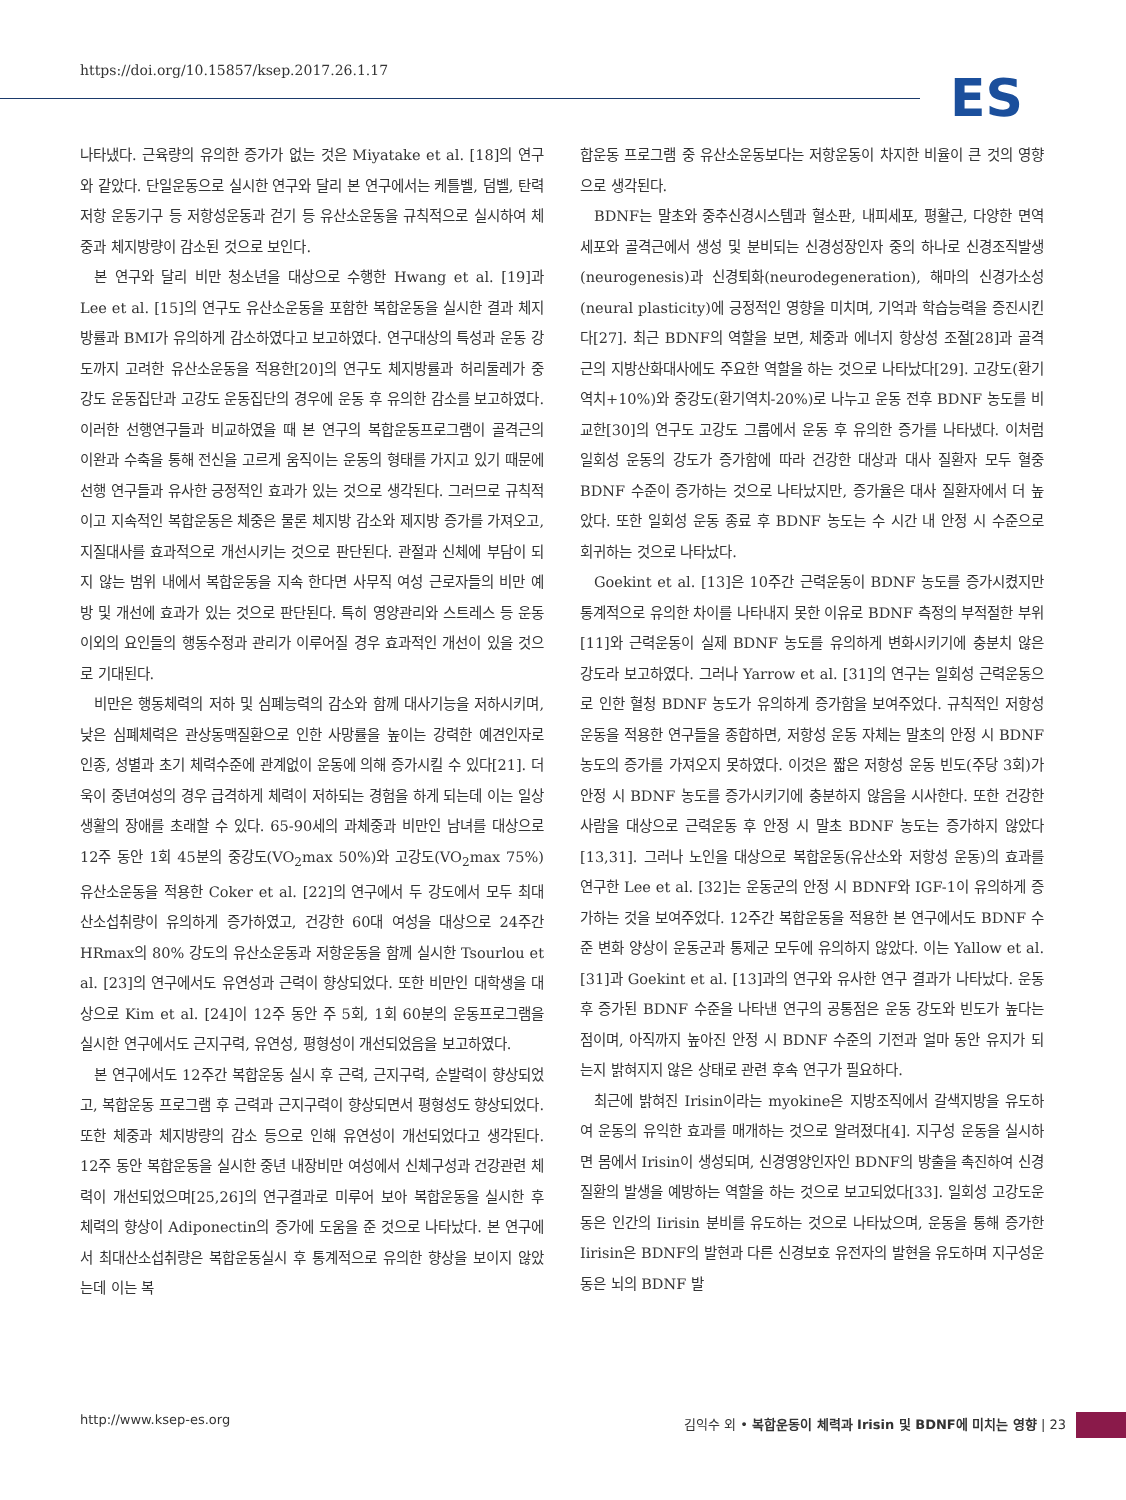https://doi.org/10.15857/ksep.2017.26.1.17
ES
나타냈다. 근육량의 유의한 증가가 없는 것은 Miyatake et al. [18]의 연구와 같았다. 단일운동으로 실시한 연구와 달리 본 연구에서는 케틀벨, 덤벨, 탄력저항 운동기구 등 저항성운동과 걷기 등 유산소운동을 규칙적으로 실시하여 체중과 체지방량이 감소된 것으로 보인다.
본 연구와 달리 비만 청소년을 대상으로 수행한 Hwang et al. [19]과 Lee et al. [15]의 연구도 유산소운동을 포함한 복합운동을 실시한 결과 체지방률과 BMI가 유의하게 감소하였다고 보고하였다. 연구대상의 특성과 운동 강도까지 고려한 유산소운동을 적용한[20]의 연구도 체지방률과 허리둘레가 중강도 운동집단과 고강도 운동집단의 경우에 운동 후 유의한 감소를 보고하였다. 이러한 선행연구들과 비교하였을 때 본 연구의 복합운동프로그램이 골격근의 이완과 수축을 통해 전신을 고르게 움직이는 운동의 형태를 가지고 있기 때문에 선행 연구들과 유사한 긍정적인 효과가 있는 것으로 생각된다. 그러므로 규칙적이고 지속적인 복합운동은 체중은 물론 체지방 감소와 제지방 증가를 가져오고, 지질대사를 효과적으로 개선시키는 것으로 판단된다. 관절과 신체에 부담이 되지 않는 범위 내에서 복합운동을 지속 한다면 사무직 여성 근로자들의 비만 예방 및 개선에 효과가 있는 것으로 판단된다. 특히 영양관리와 스트레스 등 운동 이외의 요인들의 행동수정과 관리가 이루어질 경우 효과적인 개선이 있을 것으로 기대된다.
비만은 행동체력의 저하 및 심폐능력의 감소와 함께 대사기능을 저하시키며, 낮은 심폐체력은 관상동맥질환으로 인한 사망률을 높이는 강력한 예견인자로 인종, 성별과 초기 체력수준에 관계없이 운동에 의해 증가시킬 수 있다[21]. 더욱이 중년여성의 경우 급격하게 체력이 저하되는 경험을 하게 되는데 이는 일상생활의 장애를 초래할 수 있다. 65-90세의 과체중과 비만인 남녀를 대상으로 12주 동안 1회 45분의 중강도(VO<sub>2</sub>max 50%)와 고강도(VO<sub>2</sub>max 75%) 유산소운동을 적용한 Coker et al. [22]의 연구에서 두 강도에서 모두 최대산소섭취량이 유의하게 증가하였고, 건강한 60대 여성을 대상으로 24주간 HRmax의 80% 강도의 유산소운동과 저항운동을 함께 실시한 Tsourlou et al. [23]의 연구에서도 유연성과 근력이 향상되었다. 또한 비만인 대학생을 대상으로 Kim et al. [24]이 12주 동안 주 5회, 1회 60분의 운동프로그램을 실시한 연구에서도 근지구력, 유연성, 평형성이 개선되었음을 보고하였다.
본 연구에서도 12주간 복합운동 실시 후 근력, 근지구력, 순발력이 향상되었고, 복합운동 프로그램 후 근력과 근지구력이 향상되면서 평형성도 향상되었다. 또한 체중과 체지방량의 감소 등으로 인해 유연성이 개선되었다고 생각된다. 12주 동안 복합운동을 실시한 중년 내장비만 여성에서 신체구성과 건강관련 체력이 개선되었으며[25,26]의 연구결과로 미루어 보아 복합운동을 실시한 후 체력의 향상이 Adiponectin의 증가에 도움을 준 것으로 나타났다. 본 연구에서 최대산소섭취량은 복합운동실시 후 통계적으로 유의한 향상을 보이지 않았는데 이는 복
합운동 프로그램 중 유산소운동보다는 저항운동이 차지한 비율이 큰 것의 영향으로 생각된다.
BDNF는 말초와 중추신경시스템과 혈소판, 내피세포, 평활근, 다양한 면역세포와 골격근에서 생성 및 분비되는 신경성장인자 중의 하나로 신경조직발생(neurogenesis)과 신경퇴화(neurodegeneration), 해마의 신경가소성(neural plasticity)에 긍정적인 영향을 미치며, 기억과 학습능력을 증진시킨다[27]. 최근 BDNF의 역할을 보면, 체중과 에너지 항상성 조절[28]과 골격근의 지방산화대사에도 주요한 역할을 하는 것으로 나타났다[29]. 고강도(환기역치+10%)와 중강도(환기역치-20%)로 나누고 운동 전후 BDNF 농도를 비교한[30]의 연구도 고강도 그룹에서 운동 후 유의한 증가를 나타냈다. 이처럼 일회성 운동의 강도가 증가함에 따라 건강한 대상과 대사 질환자 모두 혈중 BDNF 수준이 증가하는 것으로 나타났지만, 증가율은 대사 질환자에서 더 높았다. 또한 일회성 운동 종료 후 BDNF 농도는 수 시간 내 안정 시 수준으로 회귀하는 것으로 나타났다.
Goekint et al. [13]은 10주간 근력운동이 BDNF 농도를 증가시켰지만 통계적으로 유의한 차이를 나타내지 못한 이유로 BDNF 측정의 부적절한 부위[11]와 근력운동이 실제 BDNF 농도를 유의하게 변화시키기에 충분치 않은 강도라 보고하였다. 그러나 Yarrow et al. [31]의 연구는 일회성 근력운동으로 인한 혈청 BDNF 농도가 유의하게 증가함을 보여주었다. 규칙적인 저항성 운동을 적용한 연구들을 종합하면, 저항성 운동 자체는 말초의 안정 시 BDNF 농도의 증가를 가져오지 못하였다. 이것은 짧은 저항성 운동 빈도(주당 3회)가 안정 시 BDNF 농도를 증가시키기에 충분하지 않음을 시사한다. 또한 건강한 사람을 대상으로 근력운동 후 안정 시 말초 BDNF 농도는 증가하지 않았다[13,31]. 그러나 노인을 대상으로 복합운동(유산소와 저항성 운동)의 효과를 연구한 Lee et al. [32]는 운동군의 안정 시 BDNF와 IGF-1이 유의하게 증가하는 것을 보여주었다. 12주간 복합운동을 적용한 본 연구에서도 BDNF 수준 변화 양상이 운동군과 통제군 모두에 유의하지 않았다. 이는 Yallow et al. [31]과 Goekint et al. [13]과의 연구와 유사한 연구 결과가 나타났다. 운동 후 증가된 BDNF 수준을 나타낸 연구의 공통점은 운동 강도와 빈도가 높다는 점이며, 아직까지 높아진 안정 시 BDNF 수준의 기전과 얼마 동안 유지가 되는지 밝혀지지 않은 상태로 관련 후속 연구가 필요하다.
최근에 밝혀진 Irisin이라는 myokine은 지방조직에서 갈색지방을 유도하여 운동의 유익한 효과를 매개하는 것으로 알려졌다[4]. 지구성 운동을 실시하면 몸에서 Irisin이 생성되며, 신경영양인자인 BDNF의 방출을 촉진하여 신경질환의 발생을 예방하는 역할을 하는 것으로 보고되었다[33]. 일회성 고강도운동은 인간의 Iirisin 분비를 유도하는 것으로 나타났으며, 운동을 통해 증가한 Iirisin은 BDNF의 발현과 다른 신경보호 유전자의 발현을 유도하며 지구성운동은 뇌의 BDNF 발
http://www.ksep-es.org 김익수 외 • 복합운동이 체력과 Irisin 및 BDNF에 미치는 영향 | 23